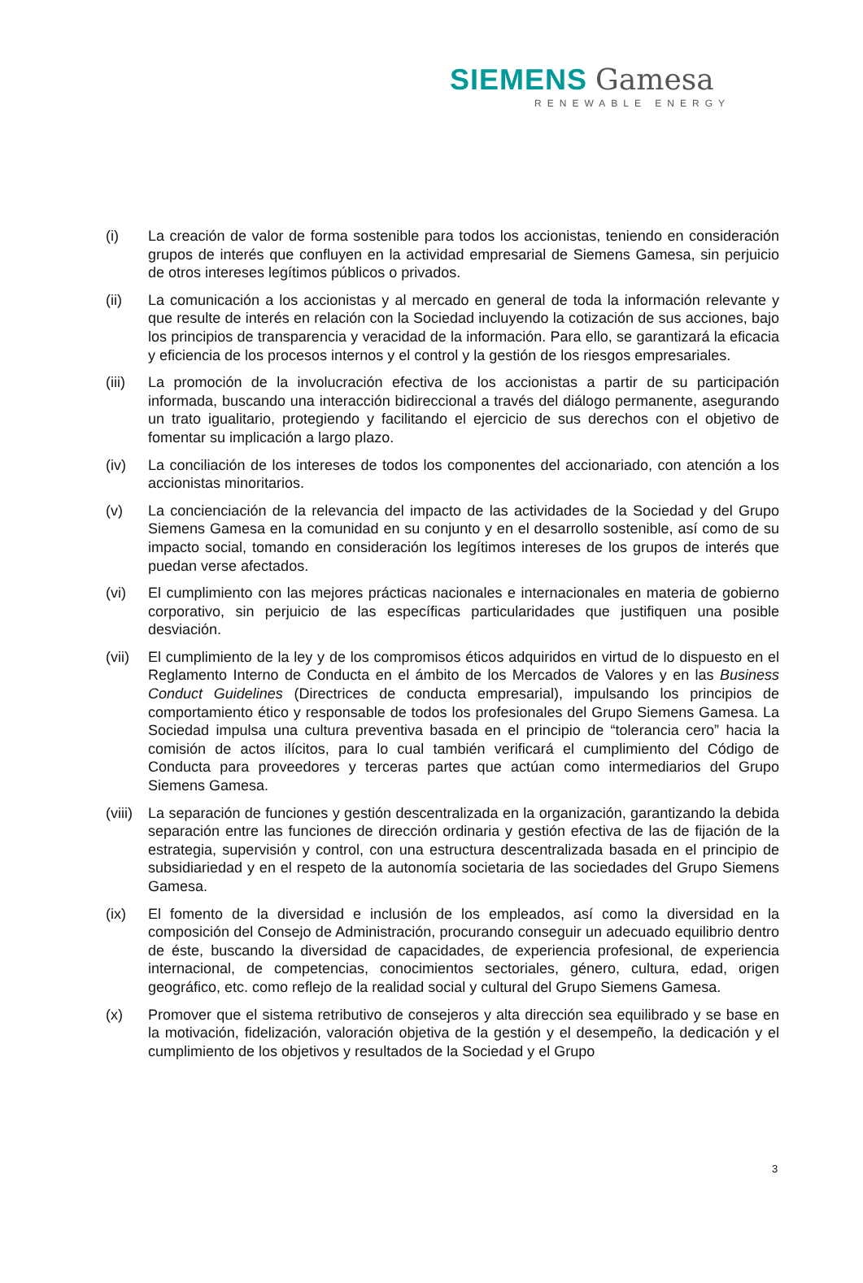SIEMENS Gamesa
RENEWABLE ENERGY
(i) La creación de valor de forma sostenible para todos los accionistas, teniendo en consideración grupos de interés que confluyen en la actividad empresarial de Siemens Gamesa, sin perjuicio de otros intereses legítimos públicos o privados.
(ii) La comunicación a los accionistas y al mercado en general de toda la información relevante y que resulte de interés en relación con la Sociedad incluyendo la cotización de sus acciones, bajo los principios de transparencia y veracidad de la información. Para ello, se garantizará la eficacia y eficiencia de los procesos internos y el control y la gestión de los riesgos empresariales.
(iii)
La promoción de la involucración efectiva de los accionistas a partir de su participación informada, buscando una interacción bidireccional a través del diálogo permanente, asegurando un trato igualitario, protegiendo y facilitando el ejercicio de sus derechos con el objetivo de fomentar su implicación a largo plazo.
(iv) La conciliación de los intereses de todos los componentes del accionariado, con atención a los accionistas minoritarios.
(v) La concienciación de la relevancia del impacto de las actividades de la Sociedad y del Grupo Siemens Gamesa en la comunidad en su conjunto y en el desarrollo sostenible, así como de su impacto social, tomando en consideración los legítimos intereses de los grupos de interés que puedan verse afectados.
(vi) El cumplimiento con las mejores prácticas nacionales e internacionales en materia de gobierno corporativo, sin perjuicio de las específicas particularidades que justifiquen una posible desviación.
(vii)
El cumplimiento de la ley y de los compromisos éticos adquiridos en virtud de lo dispuesto en el Reglamento Interno de Conducta en el ámbito de los Mercados de Valores y en las Business Conduct Guidelines (Directrices de conducta empresarial), impulsando los principios de comportamiento ético y responsable de todos los profesionales del Grupo Siemens Gamesa. La Sociedad impulsa una cultura preventiva basada en el principio de “tolerancia cero” hacia la comisión de actos ilícitos, para lo cual también verificará el cumplimiento del Código de Conducta para proveedores y terceras partes que actúan como intermediarios del Grupo Siemens Gamesa.
(viii)
La separación de funciones y gestión descentralizada en la organización, garantizando la debida separación entre las funciones de dirección ordinaria y gestión efectiva de las de fijación de la estrategia, supervisión y control, con una estructura descentralizada basada en el principio de subsidiariedad y en el respeto de la autonomía societaria de las sociedades del Grupo Siemens Gamesa.
(ix) El fomento de la diversidad e inclusión de los empleados, así como la diversidad en la composición del Consejo de Administración, procurando conseguir un adecuado equilibrio dentro de éste, buscando la diversidad de capacidades, de experiencia profesional, de experiencia internacional, de competencias, conocimientos sectoriales, género, cultura, edad, origen geográfico, etc. como reflejo de la realidad social y cultural del Grupo Siemens Gamesa.
(x) Promover que el sistema retributivo de consejeros y alta dirección sea equilibrado y se base en la motivación, fidelización, valoración objetiva de la gestión y el desempeño, la dedicación y el cumplimiento de los objetivos y resultados de la Sociedad y el Grupo
3